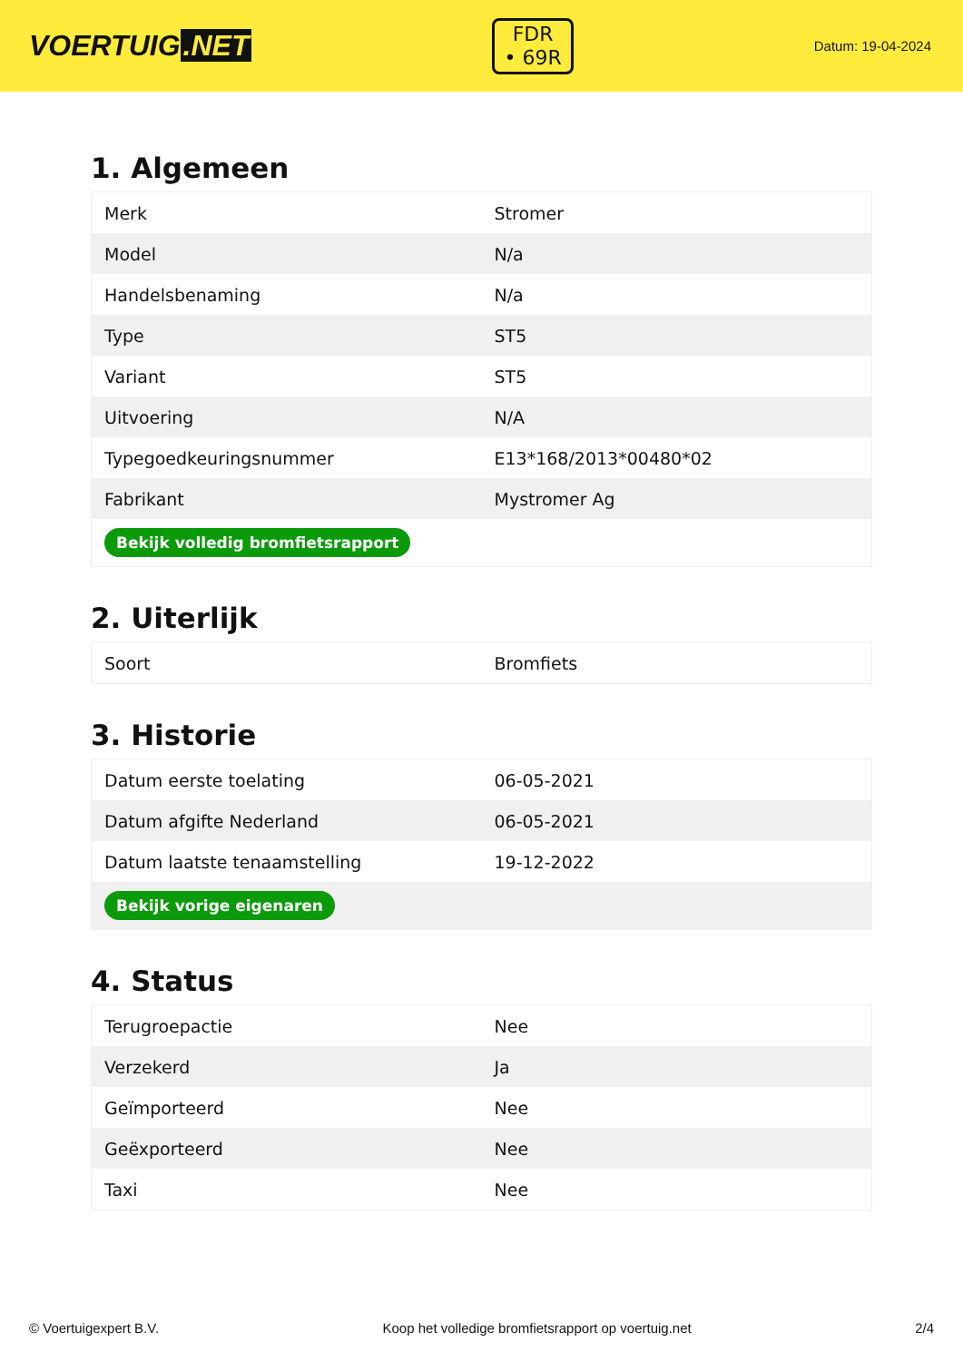VOERTUIG.NET
FDR
• 69R
Datum: 19-04-2024
1. Algemeen
| Merk | Stromer |
| Model | N/a |
| Handelsbenaming | N/a |
| Type | ST5 |
| Variant | ST5 |
| Uitvoering | N/A |
| Typegoedkeuringsnummer | E13*168/2013*00480*02 |
| Fabrikant | Mystromer Ag |
| Bekijk volledig bromfietsrapport | |
2. Uiterlijk
| Soort | Bromfiets |
3. Historie
| Datum eerste toelating | 06-05-2021 |
| Datum afgifte Nederland | 06-05-2021 |
| Datum laatste tenaamstelling | 19-12-2022 |
| Bekijk vorige eigenaren | |
4. Status
| Terugroepactie | Nee |
| Verzekerd | Ja |
| Geïmporteerd | Nee |
| Geëxporteerd | Nee |
| Taxi | Nee |
© Voertuigexpert B.V. Koop het volledige bromfietsrapport op voertuig.net 2/4